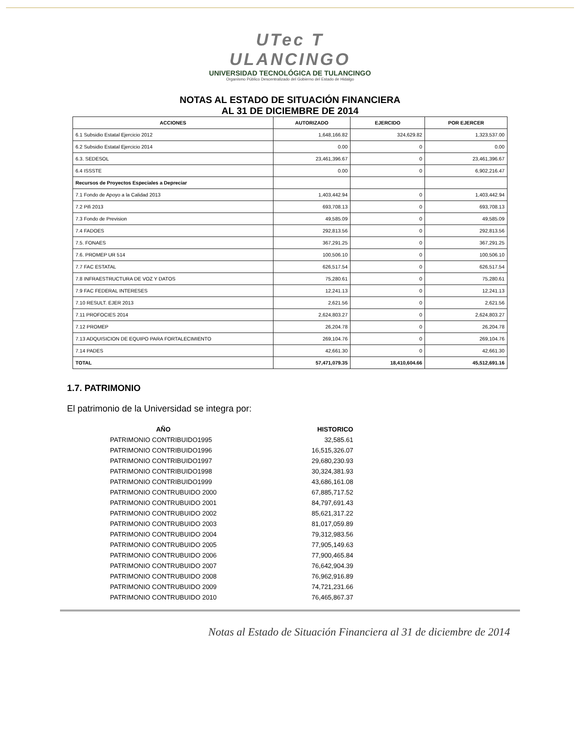UTec T ULANCINGO
UNIVERSIDAD TECNOLÓGICA DE TULANCINGO
Organismo Público Descentralizado del Gobierno del Estado de Hidalgo
NOTAS AL ESTADO DE SITUACIÓN FINANCIERA
AL 31 DE DICIEMBRE DE 2014
| ACCIONES | AUTORIZADO | EJERCIDO | POR EJERCER |
| --- | --- | --- | --- |
| 6.1 Subsidio Estatal Ejercicio 2012 | 1,648,166.82 | 324,629.82 | 1,323,537.00 |
| 6.2 Subsidio Estatal Ejercicio 2014 | 0.00 | 0 | 0.00 |
| 6.3. SEDESOL | 23,461,396.67 | 0 | 23,461,396.67 |
| 6.4 ISSSTE | 0.00 | 0 | 6,902,216.47 |
| Recursos de Proyectos Especiales a Depreciar | | | |
| 7.1 Fondo de Apoyo a la Calidad 2013 | 1,403,442.94 | 0 | 1,403,442.94 |
| 7.2 Pifi 2013 | 693,708.13 | 0 | 693,708.13 |
| 7.3 Fondo de Prevision | 49,585.09 | 0 | 49,585.09 |
| 7.4 FADOES | 292,813.56 | 0 | 292,813.56 |
| 7.5. FONAES | 367,291.25 | 0 | 367,291.25 |
| 7.6. PROMEP UR 514 | 100,506.10 | 0 | 100,506.10 |
| 7.7 FAC ESTATAL | 626,517.54 | 0 | 626,517.54 |
| 7.8 INFRAESTRUCTURA DE VOZ Y DATOS | 75,280.61 | 0 | 75,280.61 |
| 7.9 FAC FEDERAL INTERESES | 12,241.13 | 0 | 12,241.13 |
| 7.10 RESULT. EJER 2013 | 2,621.56 | 0 | 2,621.56 |
| 7.11 PROFOCIES 2014 | 2,624,803.27 | 0 | 2,624,803.27 |
| 7.12 PROMEP | 26,204.78 | 0 | 26,204.78 |
| 7.13 ADQUISICION DE EQUIPO PARA FORTALECIMIENTO | 269,104.76 | 0 | 269,104.76 |
| 7.14 PADES | 42,661.30 | 0 | 42,661.30 |
| TOTAL | 57,471,079.35 | 18,410,604.66 | 45,512,691.16 |
1.7. PATRIMONIO
El patrimonio de la Universidad se integra por:
| AÑO | HISTORICO |
| --- | --- |
| PATRIMONIO CONTRIBUIDO1995 | 32,585.61 |
| PATRIMONIO CONTRIBUIDO1996 | 16,515,326.07 |
| PATRIMONIO CONTRIBUIDO1997 | 29,680,230.93 |
| PATRIMONIO CONTRIBUIDO1998 | 30,324,381.93 |
| PATRIMONIO CONTRIBUIDO1999 | 43,686,161.08 |
| PATRIMONIO CONTRUBUIDO 2000 | 67,885,717.52 |
| PATRIMONIO CONTRUBUIDO 2001 | 84,797,691.43 |
| PATRIMONIO CONTRUBUIDO 2002 | 85,621,317.22 |
| PATRIMONIO CONTRUBUIDO 2003 | 81,017,059.89 |
| PATRIMONIO CONTRUBUIDO 2004 | 79,312,983.56 |
| PATRIMONIO CONTRUBUIDO 2005 | 77,905,149.63 |
| PATRIMONIO CONTRUBUIDO 2006 | 77,900,465.84 |
| PATRIMONIO CONTRUBUIDO 2007 | 76,642,904.39 |
| PATRIMONIO CONTRUBUIDO 2008 | 76,962,916.89 |
| PATRIMONIO CONTRUBUIDO 2009 | 74,721,231.66 |
| PATRIMONIO CONTRUBUIDO 2010 | 76,465,867.37 |
Notas al Estado de Situación Financiera al 31 de diciembre de 2014